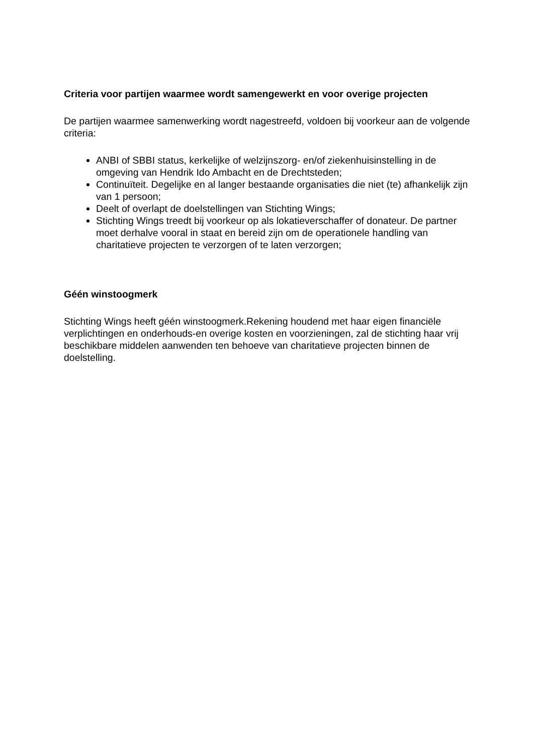Criteria voor partijen waarmee wordt samengewerkt en voor overige projecten
De partijen waarmee samenwerking wordt nagestreefd, voldoen bij voorkeur aan de volgende criteria:
ANBI of SBBI status, kerkelijke of welzijnszorg- en/of ziekenhuisinstelling in de omgeving van Hendrik Ido Ambacht en de Drechtsteden;
Continuïteit. Degelijke en al langer bestaande organisaties die niet (te) afhankelijk zijn van 1 persoon;
Deelt of overlapt de doelstellingen van Stichting Wings;
Stichting Wings treedt bij voorkeur op als lokatieverschaffer of donateur. De partner moet derhalve vooral in staat en bereid zijn om de operationele handling van charitatieve projecten te verzorgen of te laten verzorgen;
Géén winstoogmerk
Stichting Wings heeft géén winstoogmerk.Rekening houdend met haar eigen financiële verplichtingen en onderhouds-en overige kosten en voorzieningen, zal de stichting haar vrij beschikbare middelen aanwenden ten behoeve van charitatieve projecten binnen de doelstelling.